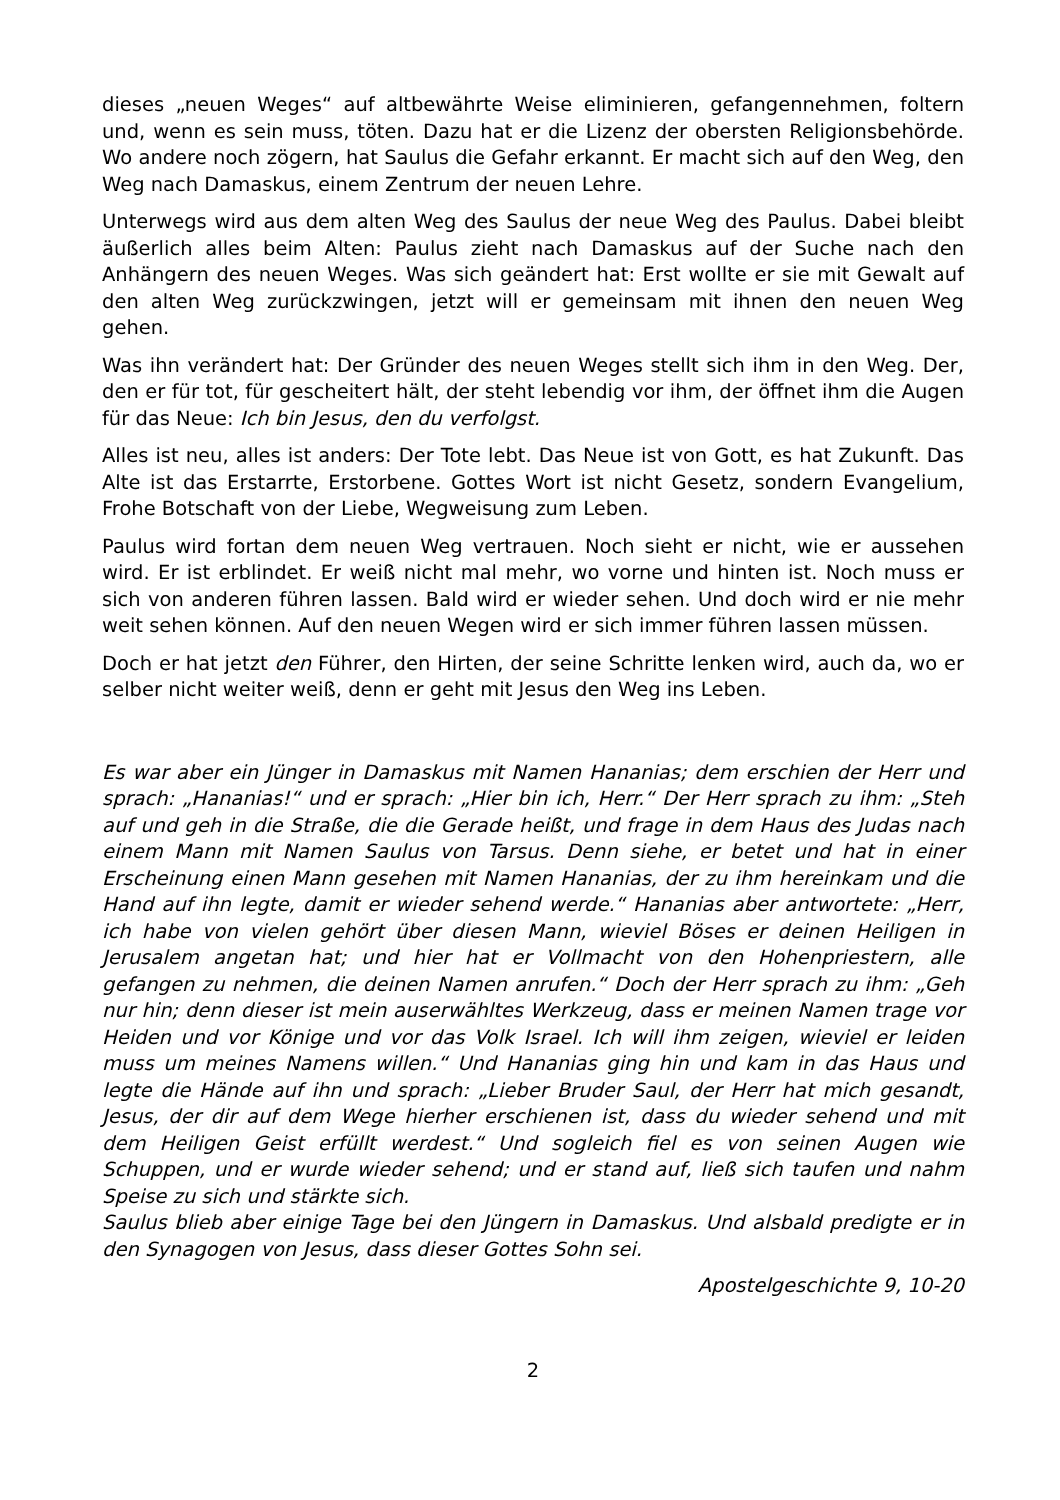dieses „neuen Weges“ auf altbewährte Weise eliminieren, gefangennehmen, foltern und, wenn es sein muss, töten. Dazu hat er die Lizenz der obersten Re­ligionsbehörde. Wo andere noch zögern, hat Saulus die Gefahr erkannt. Er macht sich auf den Weg, den Weg nach Damaskus, einem Zentrum der neuen Lehre.
Unterwegs wird aus dem alten Weg des Saulus der neue Weg des Paulus. Da­bei bleibt äußerlich alles beim Alten: Paulus zieht nach Damaskus auf der Su­che nach den Anhängern des neuen Weges. Was sich geändert hat: Erst wollte er sie mit Gewalt auf den alten Weg zurückzwingen, jetzt will er gemeinsam mit ihnen den neuen Weg gehen.
Was ihn verändert hat: Der Gründer des neuen Weges stellt sich ihm in den Weg. Der, den er für tot, für gescheitert hält, der steht lebendig vor ihm, der öffnet ihm die Augen für das Neue: Ich bin Jesus, den du verfolgst.
Alles ist neu, alles ist anders: Der Tote lebt. Das Neue ist von Gott, es hat Zu­kunft. Das Alte ist das Erstarrte, Erstorbene. Gottes Wort ist nicht Gesetz, son­dern Evangelium, Frohe Botschaft von der Liebe, Wegweisung zum Leben.
Paulus wird fortan dem neuen Weg vertrauen. Noch sieht er nicht, wie er aus­sehen wird. Er ist erblindet. Er weiß nicht mal mehr, wo vorne und hinten ist. Noch muss er sich von anderen führen lassen. Bald wird er wieder sehen. Und doch wird er nie mehr weit sehen können. Auf den neuen Wegen wird er sich immer führen lassen müssen.
Doch er hat jetzt den Führer, den Hirten, der seine Schritte lenken wird, auch da, wo er selber nicht weiter weiß, denn er geht mit Jesus den Weg ins Leben.
Es war aber ein Jünger in Damaskus mit Namen Hananias; dem erschien der Herr und sprach: „Hananias!“ und er sprach: „Hier bin ich, Herr.“ Der Herr sprach zu ihm: „Steh auf und geh in die Straße, die die Gerade heißt, und fra­ge in dem Haus des Judas nach einem Mann mit Namen Saulus von Tarsus. Denn siehe, er betet und hat in einer Erscheinung einen Mann gesehen mit Na­men Hananias, der zu ihm hereinkam und die Hand auf ihn legte, damit er wie­der sehend werde.“ Hananias aber antwortete: „Herr, ich habe von vielen ge­hört über diesen Mann, wieviel Böses er deinen Heiligen in Jerusalem angetan hat; und hier hat er Vollmacht von den Hohenpriestern, alle gefangen zu neh­men, die deinen Namen anrufen.“ Doch der Herr sprach zu ihm: „Geh nur hin; denn dieser ist mein auserwähltes Werkzeug, dass er meinen Namen trage vor Heiden und vor Könige und vor das Volk Israel. Ich will ihm zeigen, wieviel er leiden muss um meines Namens willen.“ Und Hananias ging hin und kam in das Haus und legte die Hände auf ihn und sprach: „Lieber Bruder Saul, der Herr hat mich gesandt, Jesus, der dir auf dem Wege hierher erschienen ist, dass du wieder sehend und mit dem Heiligen Geist erfüllt werdest.“ Und sogleich fiel es von seinen Augen wie Schuppen, und er wurde wieder sehend; und er stand auf, ließ sich taufen und nahm Speise zu sich und stärkte sich.
Saulus blieb aber einige Tage bei den Jüngern in Damaskus. Und alsbald pre­digte er in den Synagogen von Jesus, dass dieser Gottes Sohn sei.
Apostelgeschichte 9, 10-20
2